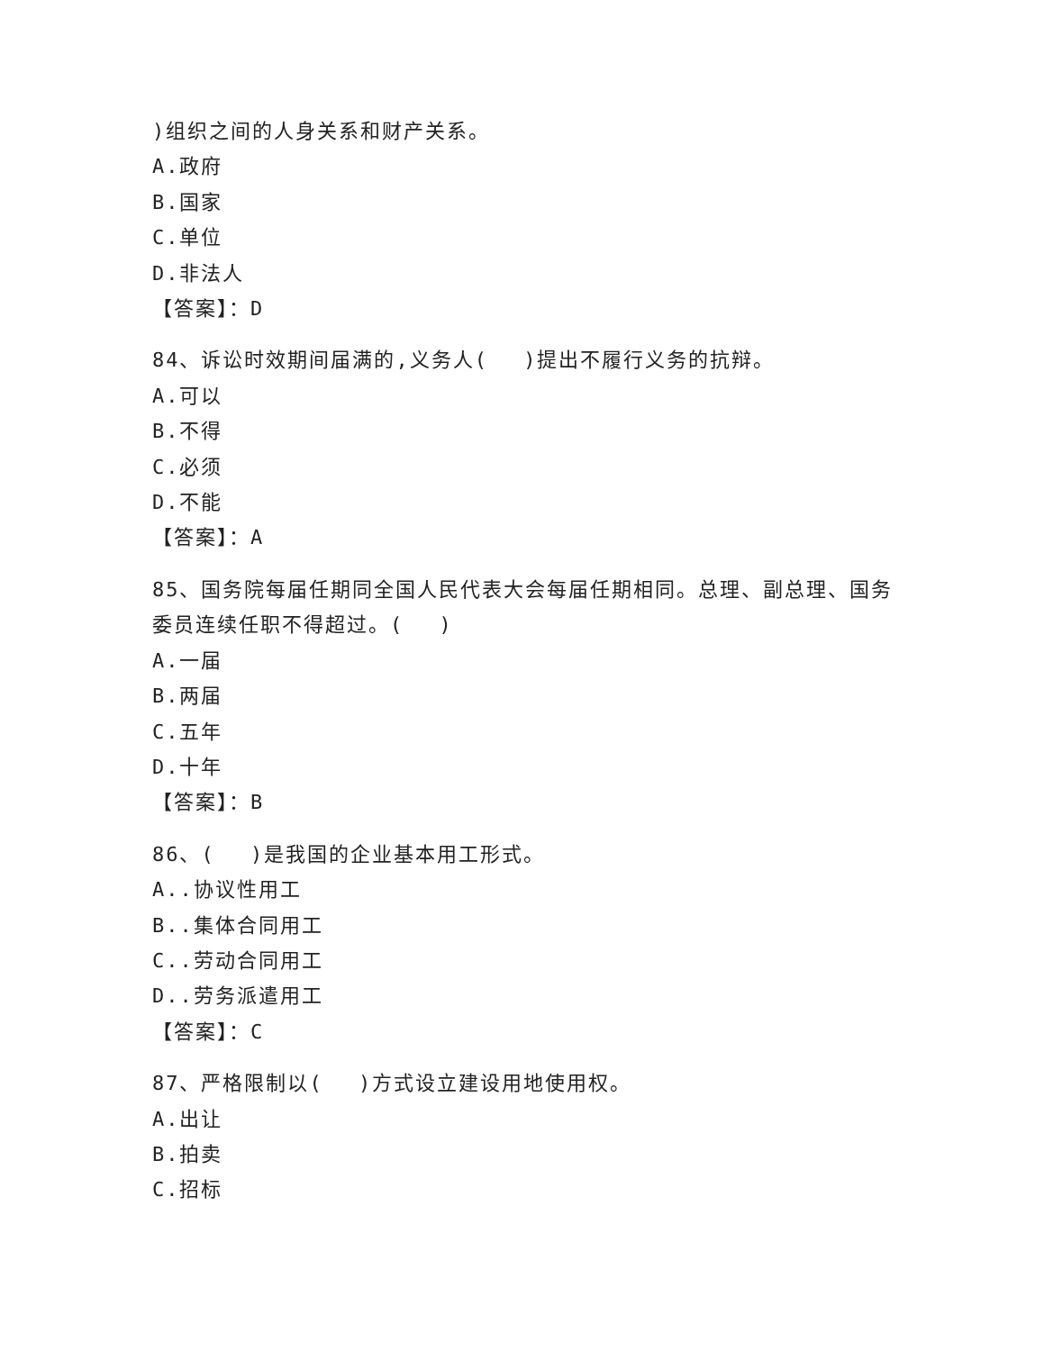)组织之间的人身关系和财产关系。
A.政府
B.国家
C.单位
D.非法人
【答案】：D
84、诉讼时效期间届满的,义务人(　 )提出不履行义务的抗辩。
A.可以
B.不得
C.必须
D.不能
【答案】：A
85、国务院每届任期同全国人民代表大会每届任期相同。总理、副总理、国务委员连续任职不得超过。(　 )
A.一届
B.两届
C.五年
D.十年
【答案】：B
86、(　 )是我国的企业基本用工形式。
A..协议性用工
B..集体合同用工
C..劳动合同用工
D..劳务派遣用工
【答案】：C
87、严格限制以(　 )方式设立建设用地使用权。
A.出让
B.拍卖
C.招标